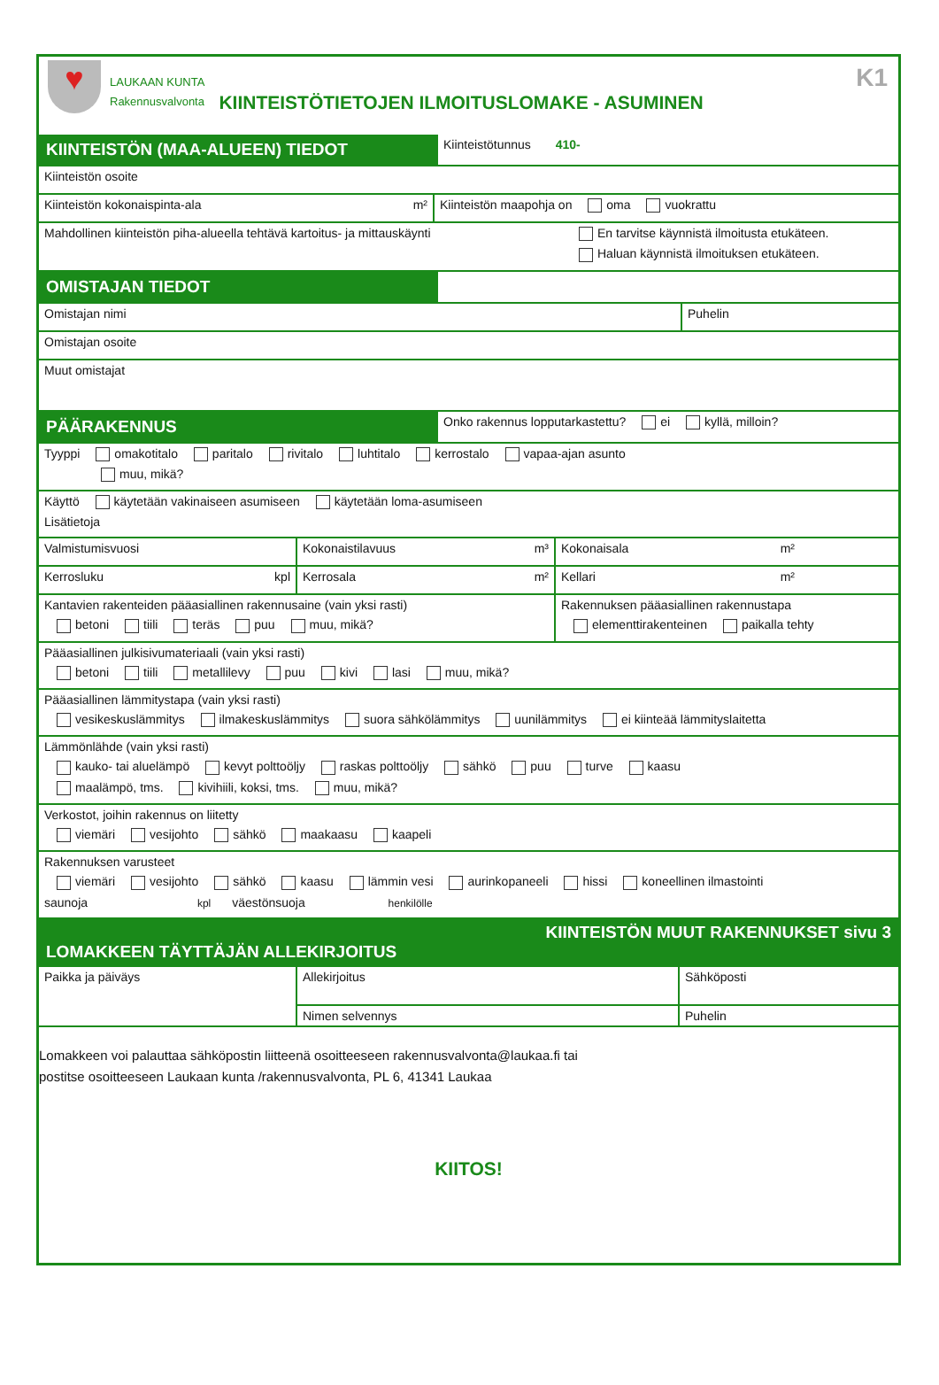♥
LAUKAAN KUNTA
Rakennusvalvonta
KIINTEISTÖTIETOJEN ILMOITUSLOMAKE - ASUMINEN
K1
KIINTEISTÖN (MAA-ALUEEN) TIEDOT
Kiinteistötunnus 410-
Kiinteistön osoite
Kiinteistön kokonaispinta-ala m² Kiinteistön maapohja on oma vuokrattu
Mahdollinen kiinteistön piha-alueella tehtävä kartoitus- ja mittauskäynti
En tarvitse käynnistä ilmoitusta etukäteen.
Haluan käynnistä ilmoituksen etukäteen.
OMISTAJAN TIEDOT
Omistajan nimi Puhelin
Omistajan osoite
Muut omistajat
PÄÄRAKENNUS
Onko rakennus lopputarkastettu? ei kyllä, milloin?
Tyyppi omakotitalo paritalo rivitalo luhtitalo kerrostalo vapaa-ajan asunto
muu, mikä?
Käyttö käytetään vakinaiseen asumiseen käytetään loma-asumiseen
Lisätietoja
Valmistumisvuosi Kokonaistilavuus m³ Kokonaisala m²
Kerrosluku kpl Kerrosala m² Kellari m²
Kantavien rakenteiden pääasiallinen rakennusaine (vain yksi rasti)
betoni tiili teräs puu muu, mikä?
Rakennuksen pääasiallinen rakennustapa
elementtirakenteinen paikalla tehty
Pääasiallinen julkisivumateriaali (vain yksi rasti)
betoni tiili metallilevy puu kivi lasi muu, mikä?
Pääasiallinen lämmitystapa (vain yksi rasti)
vesikeskuslämmitys ilmakeskuslämmitys suora sähkölämmitys uunilämmitys ei kiinteää lämmityslaitetta
Lämmönlähde (vain yksi rasti)
kauko- tai aluelämpö kevyt polttoöljy raskas polttoöljy sähkö puu turve kaasu
maalämpö, tms. kivihiili, koksi, tms. muu, mikä?
Verkostot, joihin rakennus on liitetty
viemäri vesijohto sähkö maakaasu kaapeli
Rakennuksen varusteet
viemäri vesijohto sähkö kaasu lämmin vesi aurinkopaneeli hissi koneellinen ilmastointi
saunoja kpl väestönsuoja henkilölle
KIINTEISTÖN MUUT RAKENNUKSET sivu 3
LOMAKKEEN TÄYTTÄJÄN ALLEKIRJOITUS
Paikka ja päiväys
Allekirjoitus
Nimen selvennys
Sähköposti
Puhelin
Lomakkeen voi palauttaa sähköpostin liitteenä osoitteeseen rakennusvalvonta@laukaa.fi tai
postitse osoitteeseen Laukaan kunta /rakennusvalvonta, PL 6, 41341 Laukaa
KIITOS!